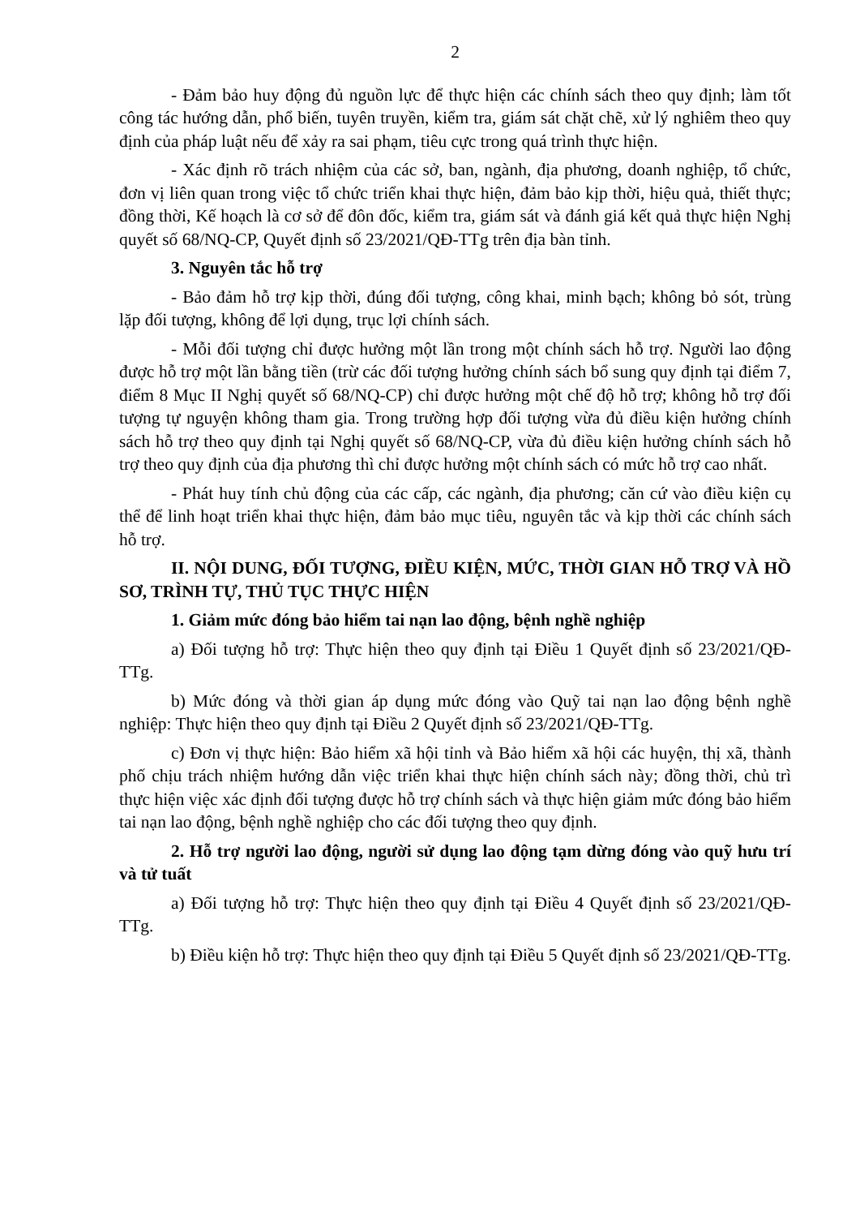2
- Đảm bảo huy động đủ nguồn lực để thực hiện các chính sách theo quy định; làm tốt công tác hướng dẫn, phổ biến, tuyên truyền, kiểm tra, giám sát chặt chẽ, xử lý nghiêm theo quy định của pháp luật nếu để xảy ra sai phạm, tiêu cực trong quá trình thực hiện.
- Xác định rõ trách nhiệm của các sở, ban, ngành, địa phương, doanh nghiệp, tổ chức, đơn vị liên quan trong việc tổ chức triển khai thực hiện, đảm bảo kịp thời, hiệu quả, thiết thực; đồng thời, Kế hoạch là cơ sở để đôn đốc, kiểm tra, giám sát và đánh giá kết quả thực hiện Nghị quyết số 68/NQ-CP, Quyết định số 23/2021/QĐ-TTg trên địa bàn tỉnh.
3. Nguyên tắc hỗ trợ
- Bảo đảm hỗ trợ kịp thời, đúng đối tượng, công khai, minh bạch; không bỏ sót, trùng lặp đối tượng, không để lợi dụng, trục lợi chính sách.
- Mỗi đối tượng chỉ được hưởng một lần trong một chính sách hỗ trợ. Người lao động được hỗ trợ một lần bằng tiền (trừ các đối tượng hưởng chính sách bổ sung quy định tại điểm 7, điểm 8 Mục II Nghị quyết số 68/NQ-CP) chỉ được hưởng một chế độ hỗ trợ; không hỗ trợ đối tượng tự nguyện không tham gia. Trong trường hợp đối tượng vừa đủ điều kiện hưởng chính sách hỗ trợ theo quy định tại Nghị quyết số 68/NQ-CP, vừa đủ điều kiện hưởng chính sách hỗ trợ theo quy định của địa phương thì chỉ được hưởng một chính sách có mức hỗ trợ cao nhất.
- Phát huy tính chủ động của các cấp, các ngành, địa phương; căn cứ vào điều kiện cụ thể để linh hoạt triển khai thực hiện, đảm bảo mục tiêu, nguyên tắc và kịp thời các chính sách hỗ trợ.
II. NỘI DUNG, ĐỐI TƯỢNG, ĐIỀU KIỆN, MỨC, THỜI GIAN HỖ TRỢ VÀ HỒ SƠ, TRÌNH TỰ, THỦ TỤC THỰC HIỆN
1. Giảm mức đóng bảo hiểm tai nạn lao động, bệnh nghề nghiệp
a) Đối tượng hỗ trợ: Thực hiện theo quy định tại Điều 1 Quyết định số 23/2021/QĐ-TTg.
b) Mức đóng và thời gian áp dụng mức đóng vào Quỹ tai nạn lao động bệnh nghề nghiệp: Thực hiện theo quy định tại Điều 2 Quyết định số 23/2021/QĐ-TTg.
c) Đơn vị thực hiện: Bảo hiểm xã hội tỉnh và Bảo hiểm xã hội các huyện, thị xã, thành phố chịu trách nhiệm hướng dẫn việc triển khai thực hiện chính sách này; đồng thời, chủ trì thực hiện việc xác định đối tượng được hỗ trợ chính sách và thực hiện giảm mức đóng bảo hiểm tai nạn lao động, bệnh nghề nghiệp cho các đối tượng theo quy định.
2. Hỗ trợ người lao động, người sử dụng lao động tạm dừng đóng vào quỹ hưu trí và tử tuất
a) Đối tượng hỗ trợ: Thực hiện theo quy định tại Điều 4 Quyết định số 23/2021/QĐ-TTg.
b) Điều kiện hỗ trợ: Thực hiện theo quy định tại Điều 5 Quyết định số 23/2021/QĐ-TTg.